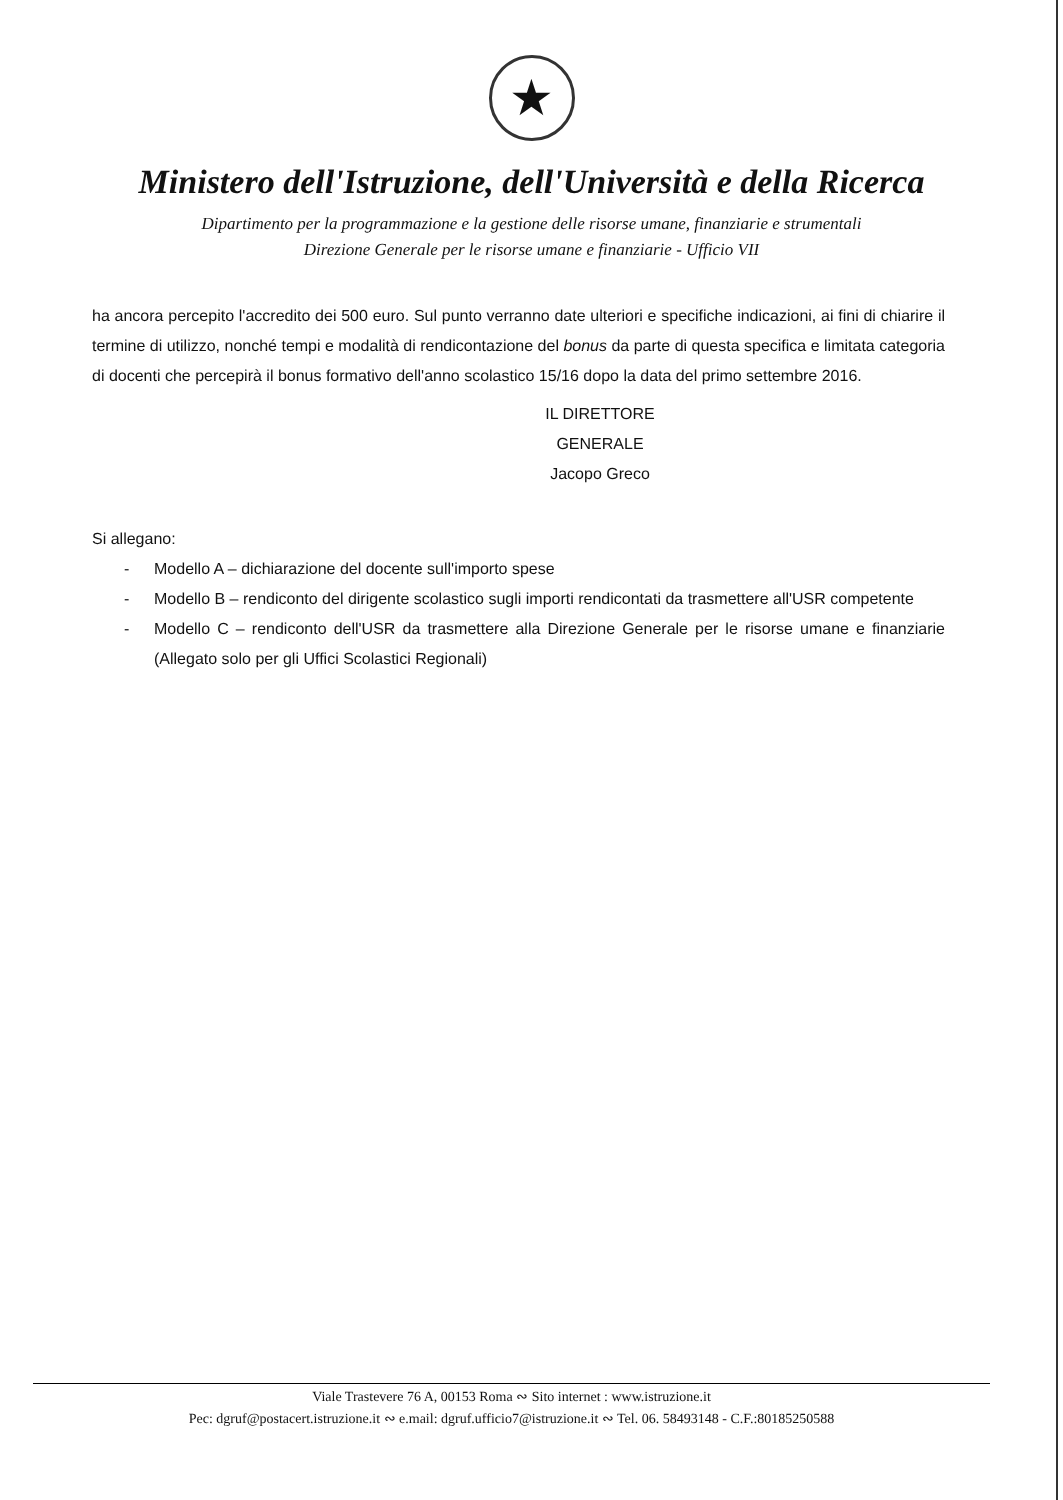★
Ministero dell'Istruzione, dell'Università e della Ricerca
Dipartimento per la programmazione e la gestione delle risorse umane, finanziarie e strumentali
Direzione Generale per le risorse umane e finanziarie - Ufficio VII
ha ancora percepito l'accredito dei 500 euro. Sul punto verranno date ulteriori e specifiche indicazioni, ai fini di chiarire il termine di utilizzo, nonché tempi e modalità di rendicontazione del bonus da parte di questa specifica e limitata categoria di docenti che percepirà il bonus formativo dell'anno scolastico 15/16 dopo la data del primo settembre 2016.
IL DIRETTORE GENERALE
Jacopo Greco
Si allegano:
- Modello A – dichiarazione del docente sull'importo spese
- Modello B – rendiconto del dirigente scolastico sugli importi rendicontati da trasmettere all'USR competente
- Modello C – rendiconto dell'USR da trasmettere alla Direzione Generale per le risorse umane e finanziarie (Allegato solo per gli Uffici Scolastici Regionali)
Viale Trastevere 76 A, 00153 Roma ∾ Sito internet : www.istruzione.it
Pec: dgruf@postacert.istruzione.it ∾ e.mail: dgruf.ufficio7@istruzione.it ∾ Tel. 06. 58493148 - C.F.:80185250588